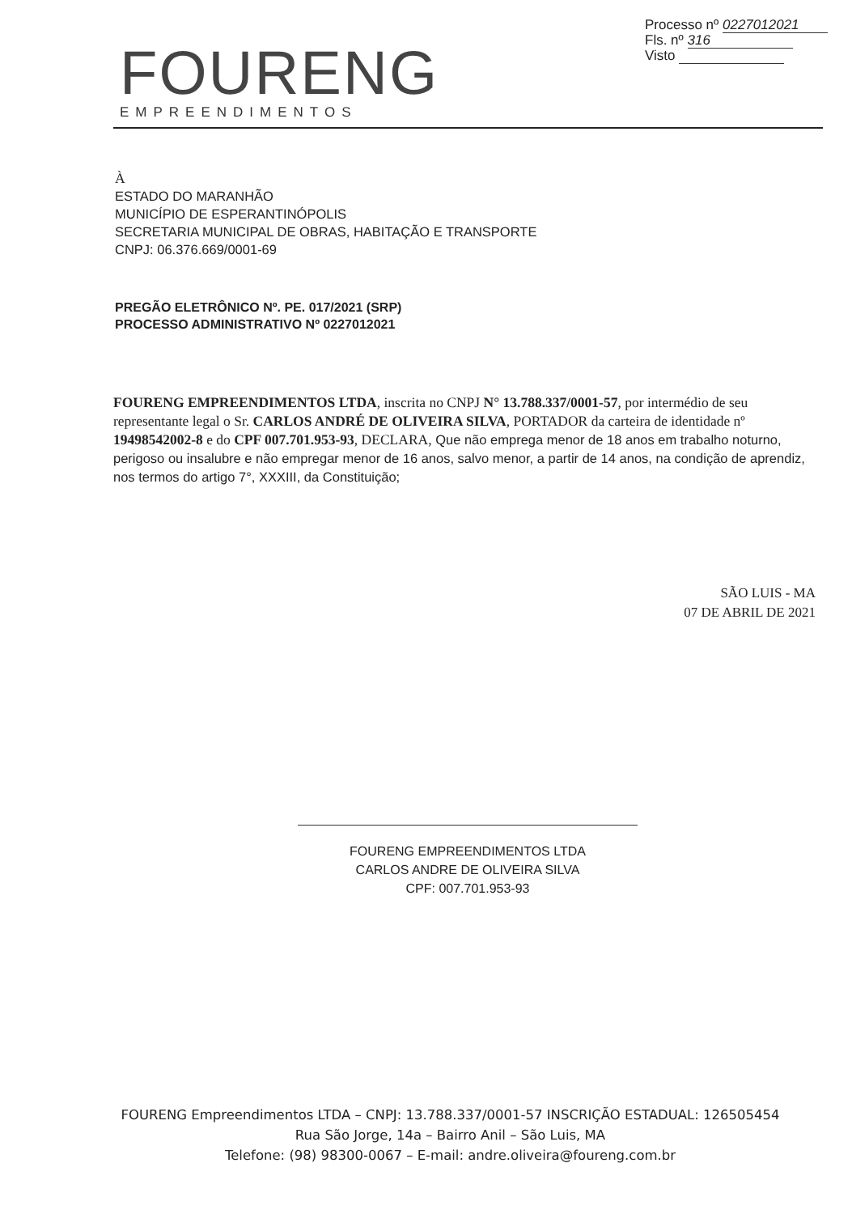Processo nº 0227012021
Fls. nº 316
Visto
FOURENG
EMPREENDIMENTOS
À
ESTADO DO MARANHÃO
MUNICÍPIO DE ESPERANTINÓPOLIS
SECRETARIA MUNICIPAL DE OBRAS, HABITAÇÃO E TRANSPORTE
CNPJ: 06.376.669/0001-69
PREGÃO ELETRÔNICO Nº. PE. 017/2021 (SRP)
PROCESSO ADMINISTRATIVO Nº 0227012021
FOURENG EMPREENDIMENTOS LTDA, inscrita no CNPJ N° 13.788.337/0001-57, por intermédio de seu representante legal o Sr. CARLOS ANDRÉ DE OLIVEIRA SILVA, PORTADOR da carteira de identidade nº 19498542002-8 e do CPF 007.701.953-93, DECLARA, Que não emprega menor de 18 anos em trabalho noturno, perigoso ou insalubre e não empregar menor de 16 anos, salvo menor, a partir de 14 anos, na condição de aprendiz, nos termos do artigo 7°, XXXIII, da Constituição;
SÃO LUIS - MA
07 DE ABRIL DE 2021
FOURENG EMPREENDIMENTOS LTDA
CARLOS ANDRE DE OLIVEIRA SILVA
CPF: 007.701.953-93
FOURENG Empreendimentos LTDA – CNPJ: 13.788.337/0001-57 INSCRIÇÃO ESTADUAL: 126505454
Rua São Jorge, 14a – Bairro Anil – São Luis, MA
Telefone: (98) 98300-0067 – E-mail: andre.oliveira@foureng.com.br